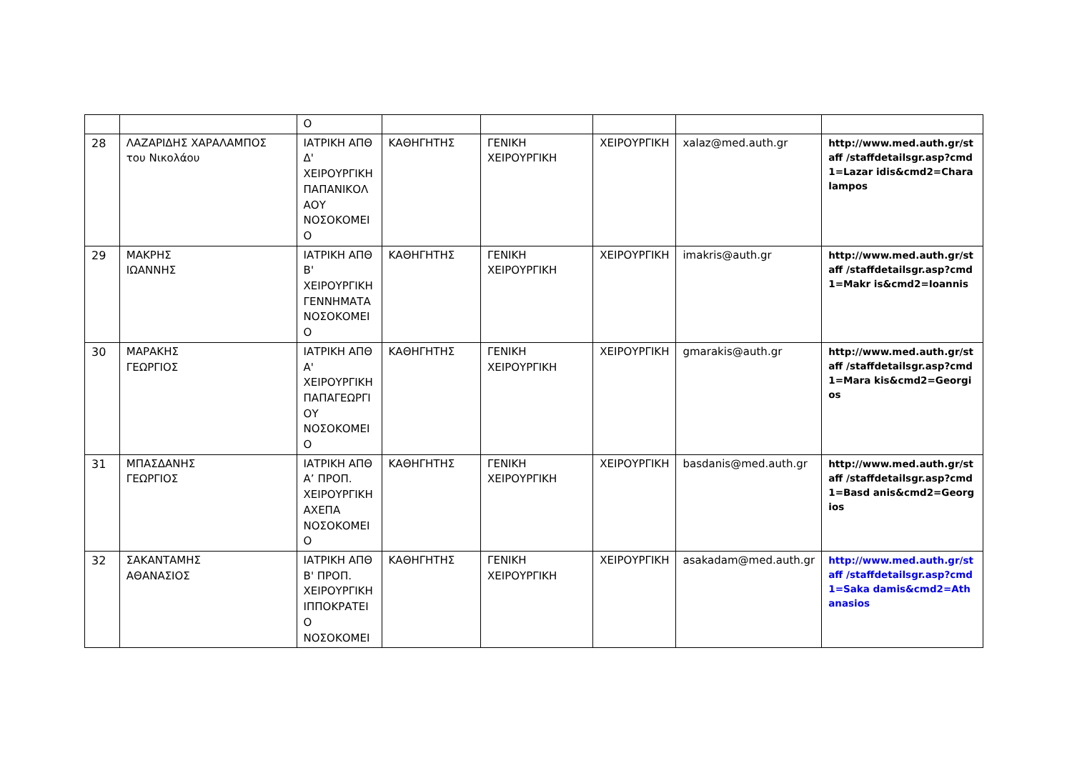| | | Ο | | | | | |
| 28 | ΛΑΖΑΡΙΔΗΣ ΧΑΡΑΛΑΜΠΟΣ του Νικολάου | ΙΑΤΡΙΚΗ ΑΠΘ Δ' ΧΕΙΡΟΥΡΓΙΚΗ ΠΑΠΑΝΙΚΟΛ ΑΟΥ ΝΟΣΟΚΟΜΕΙ Ο | ΚΑΘΗΓΗΤΗΣ | ΓΕΝΙΚΗ ΧΕΙΡΟΥΡΓΙΚΗ | ΧΕΙΡΟΥΡΓΙΚΗ | xalaz@med.auth.gr | http://www.med.auth.gr/staff /staffdetailsgr.asp?cmd1=Lazar idis&cmd2=Charalampos |
| 29 | ΜΑΚΡΗΣ ΙΩΑΝΝΗΣ | ΙΑΤΡΙΚΗ ΑΠΘ Β' ΧΕΙΡΟΥΡΓΙΚΗ ΓΕΝΝΗΜΑΤΑ ΝΟΣΟΚΟΜΕΙ Ο | ΚΑΘΗΓΗΤΗΣ | ΓΕΝΙΚΗ ΧΕΙΡΟΥΡΓΙΚΗ | ΧΕΙΡΟΥΡΓΙΚΗ | imakris@auth.gr | http://www.med.auth.gr/staff /staffdetailsgr.asp?cmd1=Makr is&cmd2=Ioannis |
| 30 | ΜΑΡΑΚΗΣ ΓΕΩΡΓΙΟΣ | ΙΑΤΡΙΚΗ ΑΠΘ Α' ΧΕΙΡΟΥΡΓΙΚΗ ΠΑΠΑΓΕΩΡΓΙ ΟΥ ΝΟΣΟΚΟΜΕΙ Ο | ΚΑΘΗΓΗΤΗΣ | ΓΕΝΙΚΗ ΧΕΙΡΟΥΡΓΙΚΗ | ΧΕΙΡΟΥΡΓΙΚΗ | gmarakis@auth.gr | http://www.med.auth.gr/staff /staffdetailsgr.asp?cmd1=Mara kis&cmd2=Georgios |
| 31 | ΜΠΑΣΔΑΝΗΣ ΓΕΩΡΓΙΟΣ | ΙΑΤΡΙΚΗ ΑΠΘ Α’ ΠΡΟΠ. ΧΕΙΡΟΥΡΓΙΚΗ ΑΧΕΠΑ ΝΟΣΟΚΟΜΕΙ Ο | ΚΑΘΗΓΗΤΗΣ | ΓΕΝΙΚΗ ΧΕΙΡΟΥΡΓΙΚΗ | ΧΕΙΡΟΥΡΓΙΚΗ | basdanis@med.auth.gr | http://www.med.auth.gr/staff /staffdetailsgr.asp?cmd1=Basd anis&cmd2=Georgios |
| 32 | ΣΑΚΑΝΤΑΜΗΣ ΑΘΑΝΑΣΙΟΣ | ΙΑΤΡΙΚΗ ΑΠΘ Β' ΠΡΟΠ. ΧΕΙΡΟΥΡΓΙΚΗ ΙΠΠΟΚΡΑΤΕΙ Ο ΝΟΣΟΚΟΜΕΙ | ΚΑΘΗΓΗΤΗΣ | ΓΕΝΙΚΗ ΧΕΙΡΟΥΡΓΙΚΗ | ΧΕΙΡΟΥΡΓΙΚΗ | asakadam@med.auth.gr | http://www.med.auth.gr/staff /staffdetailsgr.asp?cmd1=Saka damis&cmd2=Athanasios |